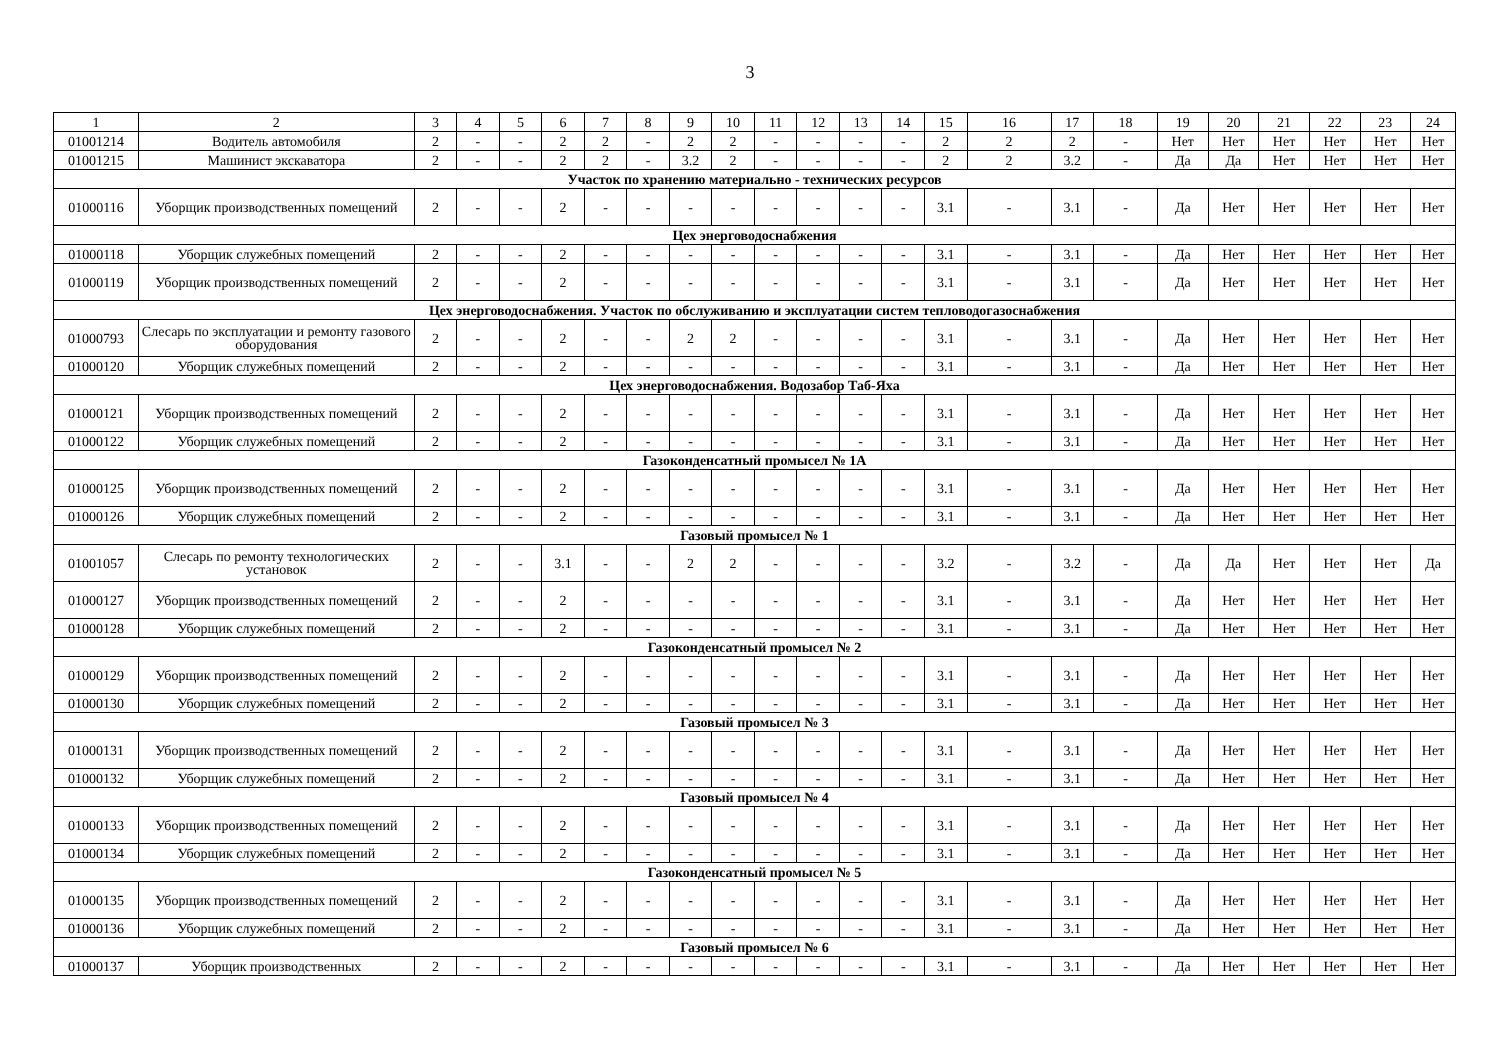3
| 1 | 2 | 3 | 4 | 5 | 6 | 7 | 8 | 9 | 10 | 11 | 12 | 13 | 14 | 15 | 16 | 17 | 18 | 19 | 20 | 21 | 22 | 23 | 24 |
| 01001214 | Водитель автомобиля | 2 | - | - | 2 | 2 | - | 2 | 2 | - | - | - | - | 2 | 2 | 2 | - | Нет | Нет | Нет | Нет | Нет | Нет |
| 01001215 | Машинист экскаватора | 2 | - | - | 2 | 2 | - | 3.2 | 2 | - | - | - | - | 2 | 2 | 3.2 | - | Да | Да | Нет | Нет | Нет | Нет |
| Участок по хранению материально - технических ресурсов | | | | | | | | | | | | | | | | | | | | | | | |
| 01000116 | Уборщик производственных помещений | 2 | - | - | 2 | - | - | - | - | - | - | - | - | 3.1 | - | 3.1 | - | Да | Нет | Нет | Нет | Нет | Нет |
| Цех энерговодоснабжения | | | | | | | | | | | | | | | | | | | | | | | |
| 01000118 | Уборщик служебных помещений | 2 | - | - | 2 | - | - | - | - | - | - | - | - | 3.1 | - | 3.1 | - | Да | Нет | Нет | Нет | Нет | Нет |
| 01000119 | Уборщик производственных помещений | 2 | - | - | 2 | - | - | - | - | - | - | - | - | 3.1 | - | 3.1 | - | Да | Нет | Нет | Нет | Нет | Нет |
| Цех энерговодоснабжения. Участок по обслуживанию и эксплуатации систем тепловодогазоснабжения | | | | | | | | | | | | | | | | | | | | | | | |
| 01000793 | Слесарь по эксплуатации и ремонту газового оборудования | 2 | - | - | 2 | - | - | 2 | 2 | - | - | - | - | 3.1 | - | 3.1 | - | Да | Нет | Нет | Нет | Нет | Нет |
| 01000120 | Уборщик служебных помещений | 2 | - | - | 2 | - | - | - | - | - | - | - | - | 3.1 | - | 3.1 | - | Да | Нет | Нет | Нет | Нет | Нет |
| Цех энерговодоснабжения. Водозабор Таб-Яха | | | | | | | | | | | | | | | | | | | | | | | |
| 01000121 | Уборщик производственных помещений | 2 | - | - | 2 | - | - | - | - | - | - | - | - | 3.1 | - | 3.1 | - | Да | Нет | Нет | Нет | Нет | Нет |
| 01000122 | Уборщик служебных помещений | 2 | - | - | 2 | - | - | - | - | - | - | - | - | 3.1 | - | 3.1 | - | Да | Нет | Нет | Нет | Нет | Нет |
| Газоконденсатный промысел № 1А | | | | | | | | | | | | | | | | | | | | | | | |
| 01000125 | Уборщик производственных помещений | 2 | - | - | 2 | - | - | - | - | - | - | - | - | 3.1 | - | 3.1 | - | Да | Нет | Нет | Нет | Нет | Нет |
| 01000126 | Уборщик служебных помещений | 2 | - | - | 2 | - | - | - | - | - | - | - | - | 3.1 | - | 3.1 | - | Да | Нет | Нет | Нет | Нет | Нет |
| Газовый промысел № 1 | | | | | | | | | | | | | | | | | | | | | | | |
| 01001057 | Слесарь по ремонту технологических установок | 2 | - | - | 3.1 | - | - | 2 | 2 | - | - | - | - | 3.2 | - | 3.2 | - | Да | Да | Нет | Нет | Нет | Да |
| 01000127 | Уборщик производственных помещений | 2 | - | - | 2 | - | - | - | - | - | - | - | - | 3.1 | - | 3.1 | - | Да | Нет | Нет | Нет | Нет | Нет |
| 01000128 | Уборщик служебных помещений | 2 | - | - | 2 | - | - | - | - | - | - | - | - | 3.1 | - | 3.1 | - | Да | Нет | Нет | Нет | Нет | Нет |
| Газоконденсатный промысел № 2 | | | | | | | | | | | | | | | | | | | | | | | |
| 01000129 | Уборщик производственных помещений | 2 | - | - | 2 | - | - | - | - | - | - | - | - | 3.1 | - | 3.1 | - | Да | Нет | Нет | Нет | Нет | Нет |
| 01000130 | Уборщик служебных помещений | 2 | - | - | 2 | - | - | - | - | - | - | - | - | 3.1 | - | 3.1 | - | Да | Нет | Нет | Нет | Нет | Нет |
| Газовый промысел № 3 | | | | | | | | | | | | | | | | | | | | | | | |
| 01000131 | Уборщик производственных помещений | 2 | - | - | 2 | - | - | - | - | - | - | - | - | 3.1 | - | 3.1 | - | Да | Нет | Нет | Нет | Нет | Нет |
| 01000132 | Уборщик служебных помещений | 2 | - | - | 2 | - | - | - | - | - | - | - | - | 3.1 | - | 3.1 | - | Да | Нет | Нет | Нет | Нет | Нет |
| Газовый промысел № 4 | | | | | | | | | | | | | | | | | | | | | | | |
| 01000133 | Уборщик производственных помещений | 2 | - | - | 2 | - | - | - | - | - | - | - | - | 3.1 | - | 3.1 | - | Да | Нет | Нет | Нет | Нет | Нет |
| 01000134 | Уборщик служебных помещений | 2 | - | - | 2 | - | - | - | - | - | - | - | - | 3.1 | - | 3.1 | - | Да | Нет | Нет | Нет | Нет | Нет |
| Газоконденсатный промысел № 5 | | | | | | | | | | | | | | | | | | | | | | | |
| 01000135 | Уборщик производственных помещений | 2 | - | - | 2 | - | - | - | - | - | - | - | - | 3.1 | - | 3.1 | - | Да | Нет | Нет | Нет | Нет | Нет |
| 01000136 | Уборщик служебных помещений | 2 | - | - | 2 | - | - | - | - | - | - | - | - | 3.1 | - | 3.1 | - | Да | Нет | Нет | Нет | Нет | Нет |
| Газовый промысел № 6 | | | | | | | | | | | | | | | | | | | | | | | |
| 01000137 | Уборщик производственных | 2 | - | - | 2 | - | - | - | - | - | - | - | - | 3.1 | - | 3.1 | - | Да | Нет | Нет | Нет | Нет | Нет |